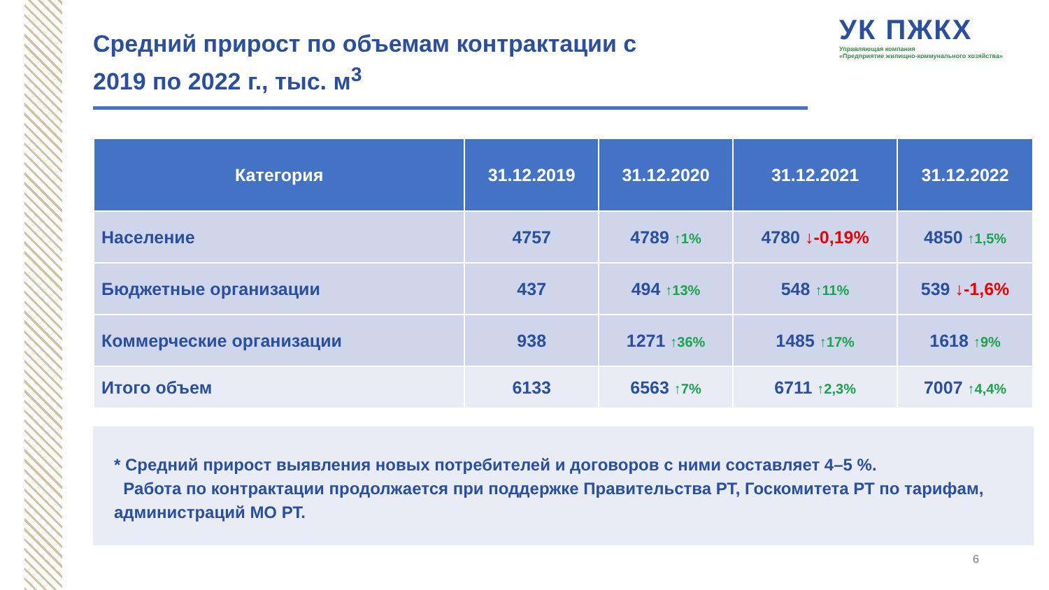УК ПЖКХ
Управляющая компания
«Предприятие жилищно-коммунального хозяйства»
Средний прирост по объемам контрактации с 2019 по 2022 г., тыс. м<sup>3</sup>
| Категория | 31.12.2019 | 31.12.2020 | 31.12.2021 | 31.12.2022 |
| --- | --- | --- | --- | --- |
| Население | 4757 | 4789 ↑1% | 4780 ↓-0,19% | 4850 ↑1,5% |
| Бюджетные организации | 437 | 494 ↑13% | 548 ↑11% | 539 ↓-1,6% |
| Коммерческие организации | 938 | 1271 ↑36% | 1485 ↑17% | 1618 ↑9% |
| Итого объем | 6133 | 6563 ↑7% | 6711 ↑2,3% | 7007 ↑4,4% |
* Средний прирост выявления новых потребителей и договоров с ними составляет 4–5 %.
Работа по контрактации продолжается при поддержке Правительства РТ, Госкомитета РТ по тарифам, администраций МО РТ.
6